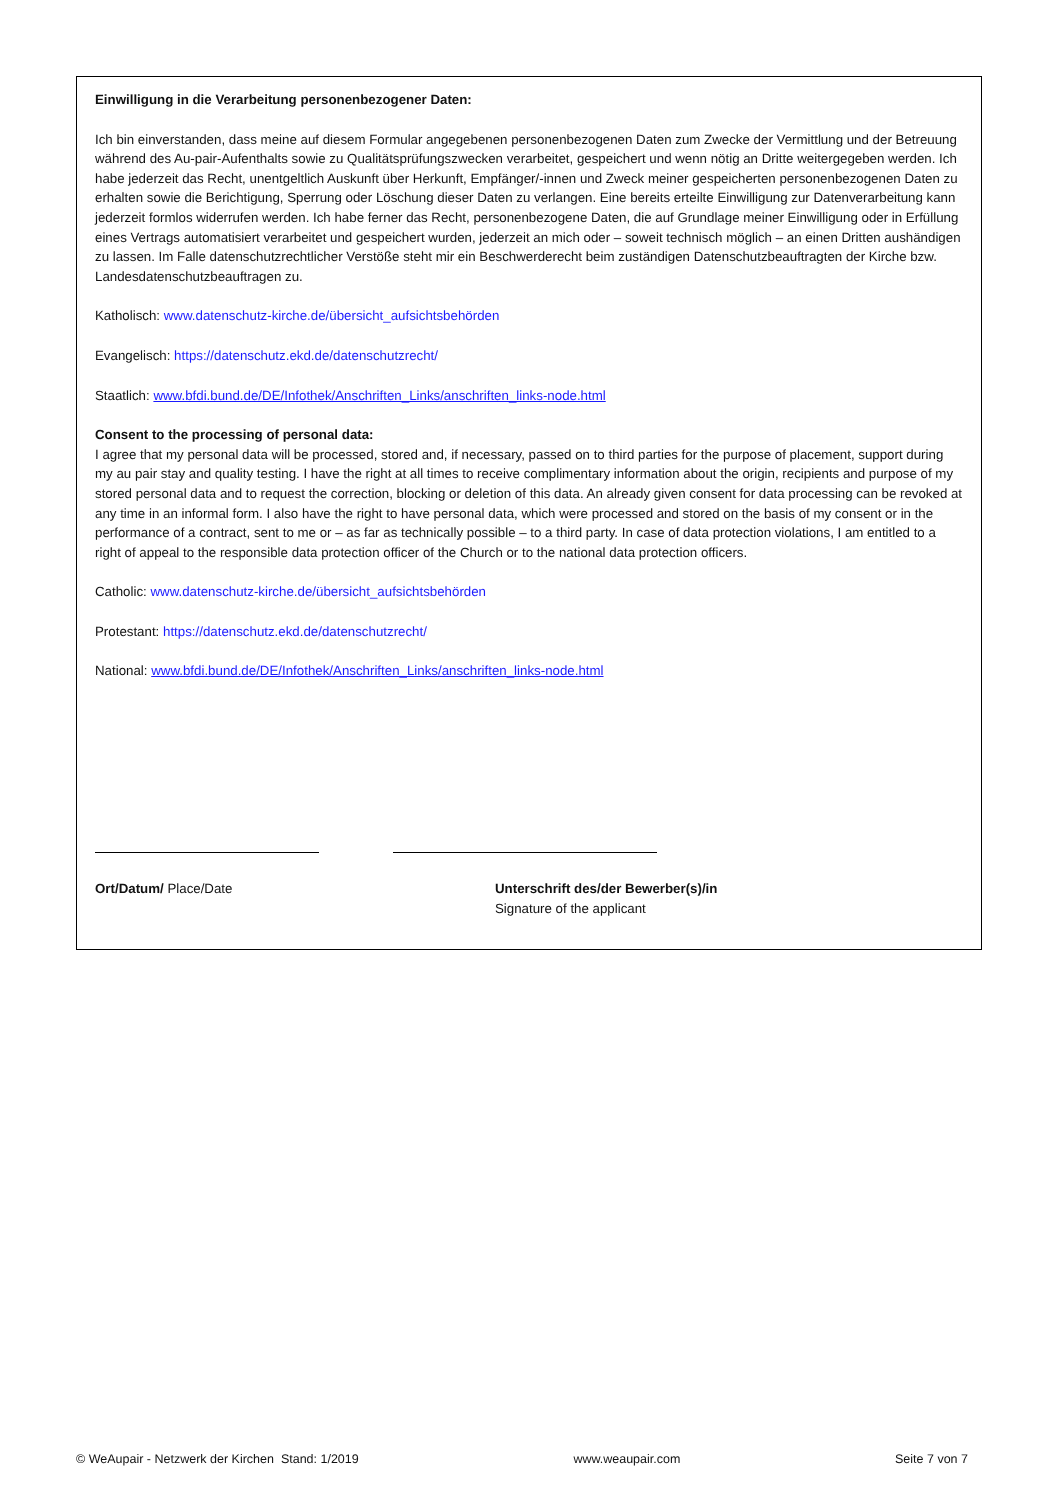Einwilligung in die Verarbeitung personenbezogener Daten:
Ich bin einverstanden, dass meine auf diesem Formular angegebenen personenbezogenen Daten zum Zwecke der Vermittlung und der Betreuung während des Au-pair-Aufenthalts sowie zu Qualitätsprüfungszwecken verarbeitet, gespeichert und wenn nötig an Dritte weitergegeben werden. Ich habe jederzeit das Recht, unentgeltlich Auskunft über Herkunft, Empfänger/-innen und Zweck meiner gespeicherten personenbezogenen Daten zu erhalten sowie die Berichtigung, Sperrung oder Löschung dieser Daten zu verlangen. Eine bereits erteilte Einwilligung zur Datenverarbeitung kann jederzeit formlos widerrufen werden. Ich habe ferner das Recht, personenbezogene Daten, die auf Grundlage meiner Einwilligung oder in Erfüllung eines Vertrags automatisiert verarbeitet und gespeichert wurden, jederzeit an mich oder – soweit technisch möglich – an einen Dritten aushändigen zu lassen. Im Falle datenschutzrechtlicher Verstöße steht mir ein Beschwerderecht beim zuständigen Datenschutzbeauftragten der Kirche bzw. Landesdatenschutzbeauftragen zu.
Katholisch: www.datenschutz-kirche.de/übersicht_aufsichtsbehörden
Evangelisch: https://datenschutz.ekd.de/datenschutzrecht/
Staatlich: www.bfdi.bund.de/DE/Infothek/Anschriften_Links/anschriften_links-node.html
Consent to the processing of personal data:
I agree that my personal data will be processed, stored and, if necessary, passed on to third parties for the purpose of placement, support during my au pair stay and quality testing. I have the right at all times to receive complimentary information about the origin, recipients and purpose of my stored personal data and to request the correction, blocking or deletion of this data. An already given consent for data processing can be revoked at any time in an informal form. I also have the right to have personal data, which were processed and stored on the basis of my consent or in the performance of a contract, sent to me or – as far as technically possible – to a third party. In case of data protection violations, I am entitled to a right of appeal to the responsible data protection officer of the Church or to the national data protection officers.
Catholic: www.datenschutz-kirche.de/übersicht_aufsichtsbehörden
Protestant: https://datenschutz.ekd.de/datenschutzrecht/
National: www.bfdi.bund.de/DE/Infothek/Anschriften_Links/anschriften_links-node.html
Ort/Datum/ Place/Date Unterschrift des/der Bewerber(s)/in
Signature of the applicant
© WeAupair - Netzwerk der Kirchen Stand: 1/2019 www.weaupair.com Seite 7 von 7